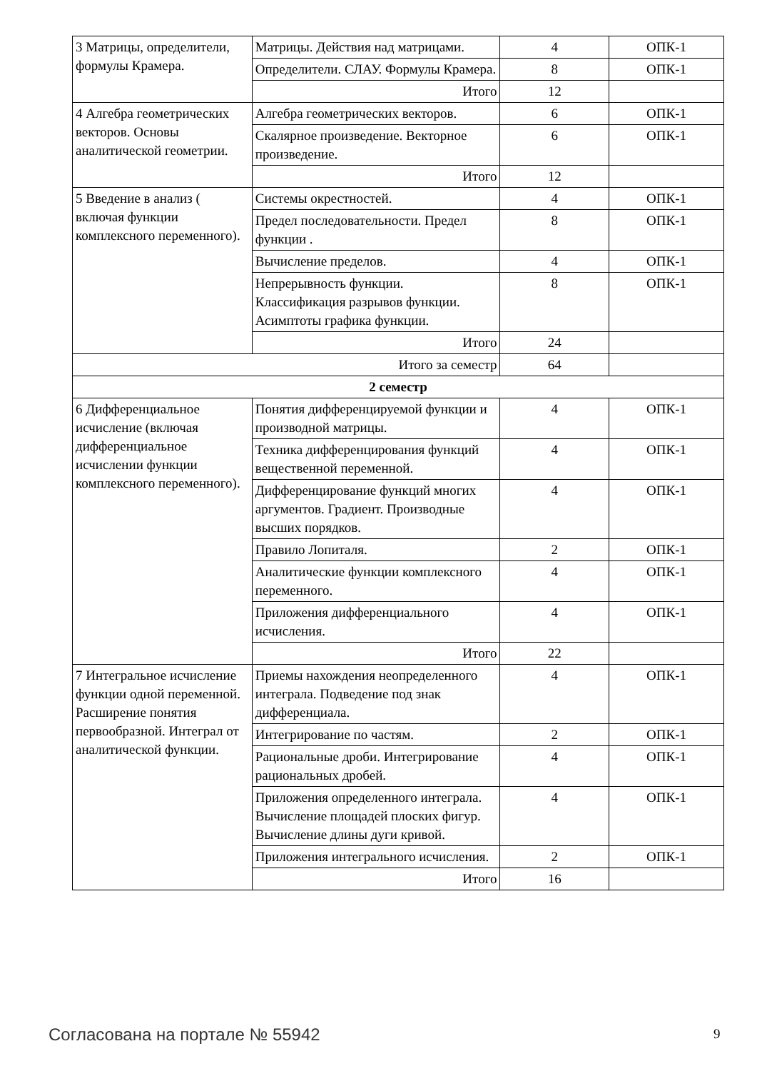| 3 Матрицы, определители, формулы Крамера. | Матрицы. Действия над матрицами. | 4 | ОПК-1 |
| | Определители. СЛАУ. Формулы Крамера. | 8 | ОПК-1 |
| | Итого | 12 | |
| 4 Алгебра геометрических векторов. Основы аналитической геометрии. | Алгебра геометрических векторов. | 6 | ОПК-1 |
| | Скалярное произведение. Векторное произведение. | 6 | ОПК-1 |
| | Итого | 12 | |
| 5 Введение в анализ ( включая функции комплексного переменного). | Системы окрестностей. | 4 | ОПК-1 |
| | Предел последовательности. Предел функции . | 8 | ОПК-1 |
| | Вычисление пределов. | 4 | ОПК-1 |
| | Непрерывность функции. Классификация разрывов функции. Асимптоты графика функции. | 8 | ОПК-1 |
| | Итого | 24 | |
| Итого за семестр | | 64 | |
| 2 семестр | | | |
| 6 Дифференциальное исчисление (включая дифференциальное исчислении функции комплексного переменного). | Понятия дифференцируемой функции и производной матрицы. | 4 | ОПК-1 |
| | Техника дифференцирования функций вещественной переменной. | 4 | ОПК-1 |
| | Дифференцирование функций многих аргументов. Градиент. Производные высших порядков. | 4 | ОПК-1 |
| | Правило Лопиталя. | 2 | ОПК-1 |
| | Аналитические функции комплексного переменного. | 4 | ОПК-1 |
| | Приложения дифференциального исчисления. | 4 | ОПК-1 |
| | Итого | 22 | |
| 7 Интегральное исчисление функции одной переменной. Расширение понятия первообразной. Интеграл от аналитической функции. | Приемы нахождения неопределенного интеграла. Подведение под знак дифференциала. | 4 | ОПК-1 |
| | Интегрирование по частям. | 2 | ОПК-1 |
| | Рациональные дроби. Интегрирование рациональных дробей. | 4 | ОПК-1 |
| | Приложения определенного интеграла. Вычисление площадей плоских фигур. Вычисление длины дуги кривой. | 4 | ОПК-1 |
| | Приложения интегрального исчисления. | 2 | ОПК-1 |
| | Итого | 16 | |
Согласована на портале № 55942 9